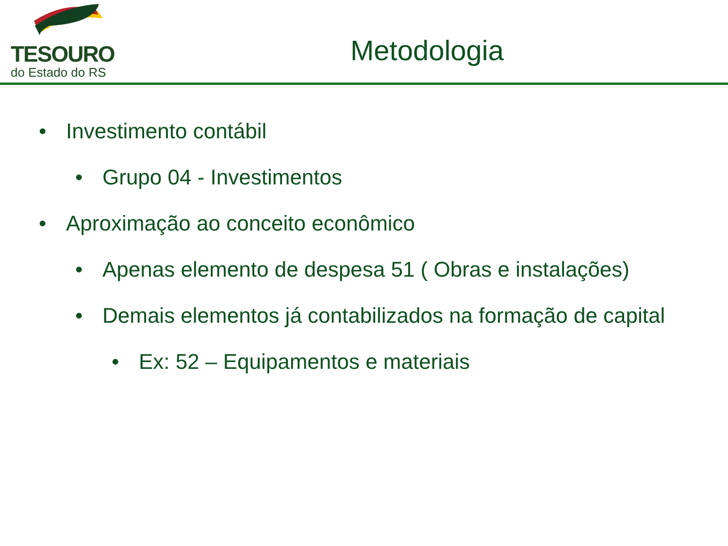TESOURO
do Estado do RS
Metodologia
• Investimento contábil
• Grupo 04 - Investimentos
• Aproximação ao conceito econômico
• Apenas elemento de despesa 51 ( Obras e instalações)
• Demais elementos já contabilizados na formação de capital
• Ex: 52 – Equipamentos e materiais